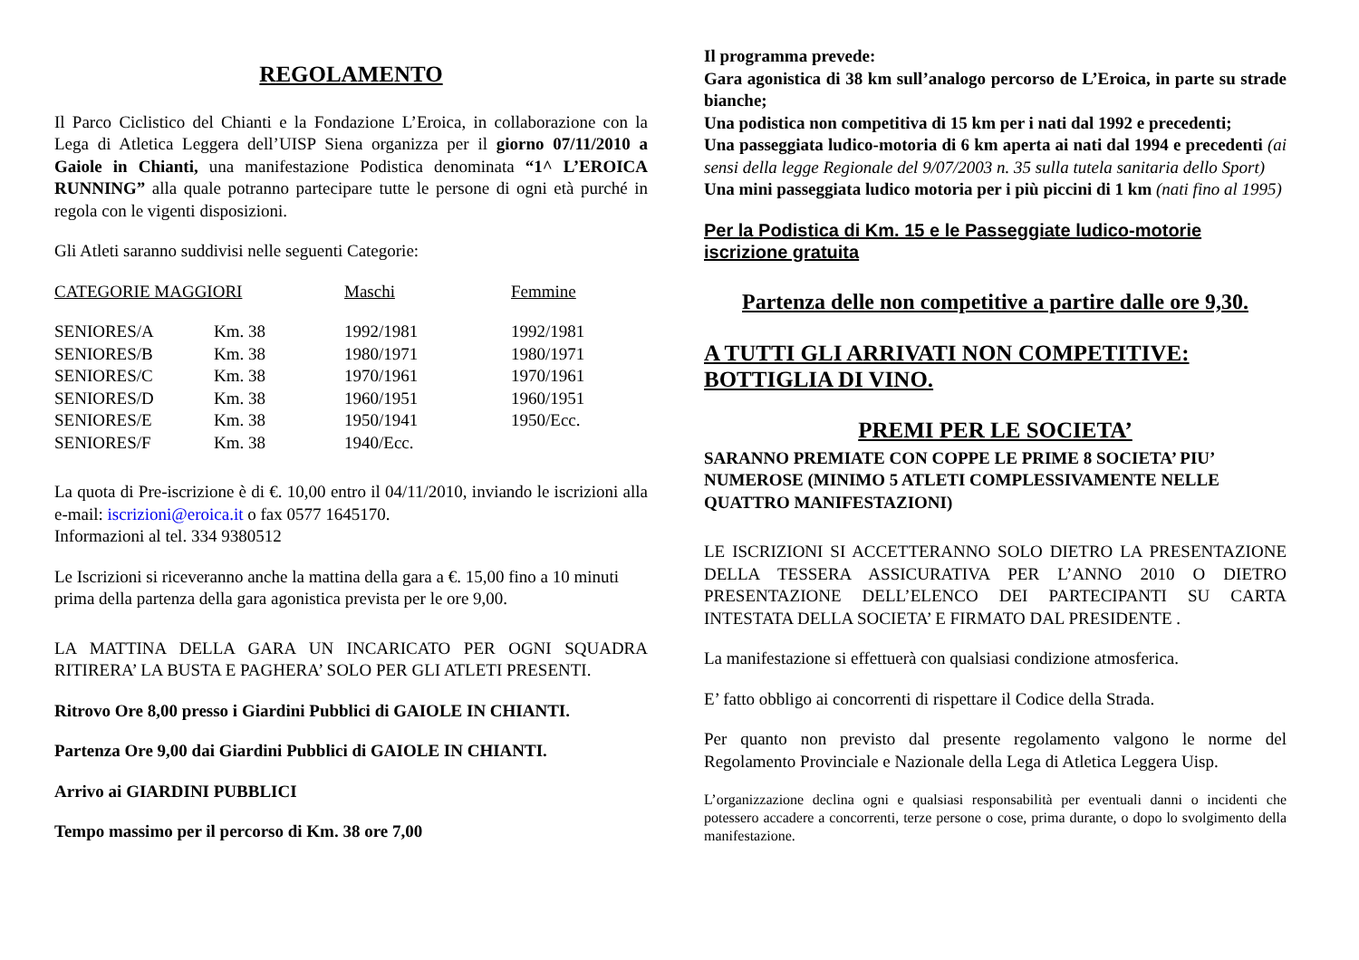REGOLAMENTO
Il Parco Ciclistico del Chianti e la Fondazione L’Eroica, in collaborazione con la Lega di Atletica Leggera dell’UISP Siena organizza per il giorno 07/11/2010 a Gaiole in Chianti, una manifestazione Podistica denominata “1^ L’EROICA RUNNING” alla quale potranno partecipare tutte le persone di ogni età purché in regola con le vigenti disposizioni.
Gli Atleti saranno suddivisi nelle seguenti Categorie:
| CATEGORIE MAGGIORI | | Maschi | Femmine |
| --- | --- | --- | --- |
| SENIORES/A | Km. 38 | 1992/1981 | 1992/1981 |
| SENIORES/B | Km. 38 | 1980/1971 | 1980/1971 |
| SENIORES/C | Km. 38 | 1970/1961 | 1970/1961 |
| SENIORES/D | Km. 38 | 1960/1951 | 1960/1951 |
| SENIORES/E | Km. 38 | 1950/1941 | 1950/Ecc. |
| SENIORES/F | Km. 38 | 1940/Ecc. | |
La quota di Pre-iscrizione è di €. 10,00 entro il 04/11/2010, inviando le iscrizioni alla e-mail: iscrizioni@eroica.it o fax 0577 1645170.
Informazioni al tel. 334 9380512
Le Iscrizioni si riceveranno anche la mattina della gara a €. 15,00 fino a 10 minuti prima della partenza della gara agonistica prevista per le ore 9,00.
LA MATTINA DELLA GARA UN INCARICATO PER OGNI SQUADRA RITIRERA’ LA BUSTA E PAGHERA’ SOLO PER GLI ATLETI PRESENTI.
Ritrovo Ore 8,00 presso i Giardini Pubblici di GAIOLE IN CHIANTI.
Partenza Ore 9,00 dai Giardini Pubblici di GAIOLE IN CHIANTI.
Arrivo ai GIARDINI PUBBLICI
Tempo massimo per il percorso di Km. 38 ore 7,00
Il programma prevede:
Gara agonistica di 38 km sull’analogo percorso de L’Eroica, in parte su strade bianche;
Una podistica non competitiva di 15 km per i nati dal 1992 e precedenti;
Una passeggiata ludico-motoria di 6 km aperta ai nati dal 1994 e precedenti (ai sensi della legge Regionale del 9/07/2003 n. 35 sulla tutela sanitaria dello Sport)
Una mini passeggiata ludico motoria per i più piccini di 1 km (nati fino al 1995)
Per la Podistica di Km. 15 e le Passeggiate ludico-motorie iscrizione gratuita
Partenza delle non competitive a partire dalle ore 9,30.
A TUTTI GLI ARRIVATI NON COMPETITIVE: BOTTIGLIA DI VINO.
PREMI PER LE SOCIETA’
SARANNO PREMIATE CON COPPE LE PRIME 8 SOCIETA’ PIU’ NUMEROSE (MINIMO 5 ATLETI COMPLESSIVAMENTE NELLE QUATTRO MANIFESTAZIONI)
LE ISCRIZIONI SI ACCETTERANNO SOLO DIETRO LA PRESENTAZIONE DELLA TESSERA ASSICURATIVA PER L’ANNO 2010 O DIETRO PRESENTAZIONE DELL’ELENCO DEI PARTECIPANTI SU CARTA INTESTATA DELLA SOCIETA’ E FIRMATO DAL PRESIDENTE .
La manifestazione si effettuerà con qualsiasi condizione atmosferica.
E’ fatto obbligo ai concorrenti di rispettare il Codice della Strada.
Per quanto non previsto dal presente regolamento valgono le norme del Regolamento Provinciale e Nazionale della Lega di Atletica Leggera Uisp.
L’organizzazione declina ogni e qualsiasi responsabilità per eventuali danni o incidenti che potessero accadere a concorrenti, terze persone o cose, prima durante, o dopo lo svolgimento della manifestazione.